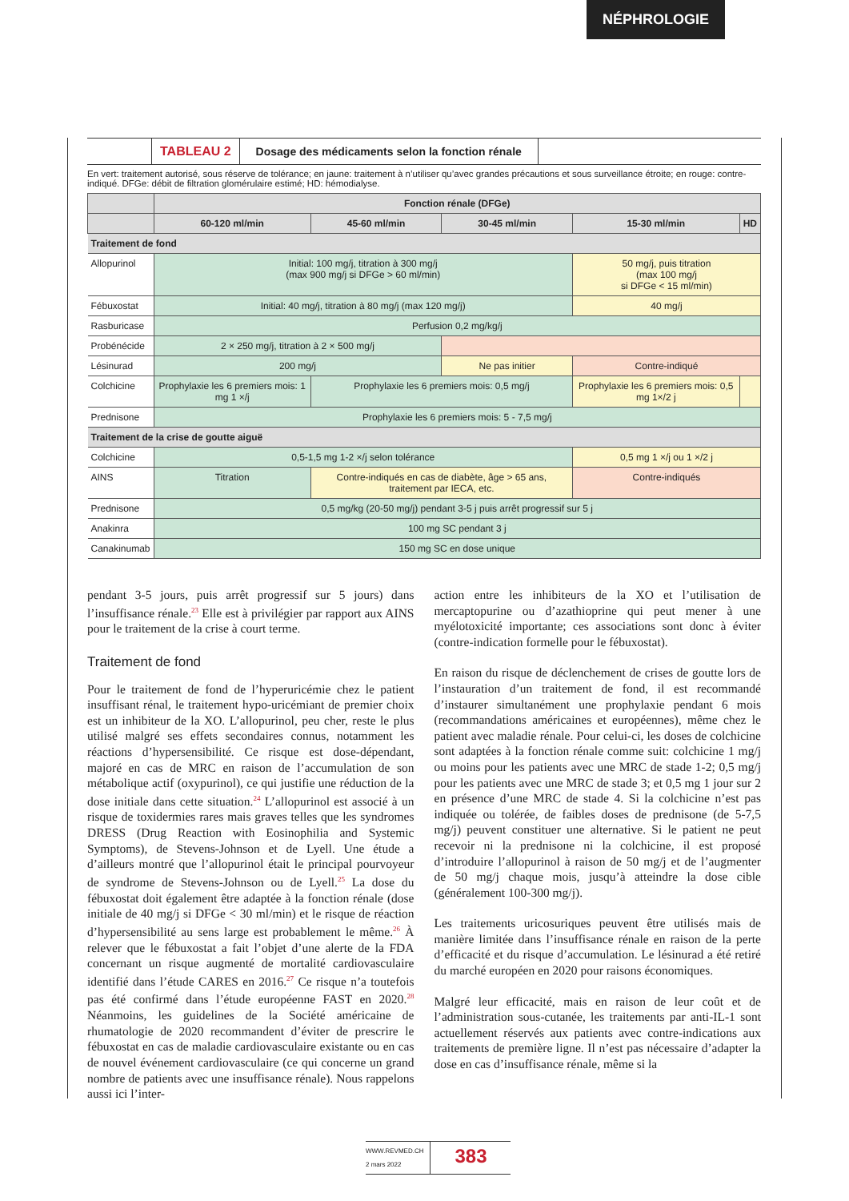NÉPHROLOGIE
TABLEAU 2 Dosage des médicaments selon la fonction rénale
En vert: traitement autorisé, sous réserve de tolérance; en jaune: traitement à n’utiliser qu’avec grandes précautions et sous surveillance étroite; en rouge: contre-indiqué. DFGe: débit de filtration glomérulaire estimé; HD: hémodialyse.
| | Fonction rénale (DFGe) | | | | |
| --- | --- | --- | --- | --- | --- |
| | 60-120 ml/min | 45-60 ml/min | 30-45 ml/min | 15-30 ml/min | HD |
| Traitement de fond | | | | | |
| Allopurinol | Initial: 100 mg/j, titration à 300 mg/j (max 900 mg/j si DFGe > 60 ml/min) | | | 50 mg/j, puis titration (max 100 mg/j si DFGe < 15 ml/min) | |
| Fébuxostat | Initial: 40 mg/j, titration à 80 mg/j (max 120 mg/j) | | | 40 mg/j | |
| Rasburicase | Perfusion 0,2 mg/kg/j | | | | |
| Probénécide | 2 × 250 mg/j, titration à 2 × 500 mg/j | | | | |
| Lésinurad | 200 mg/j | | Ne pas initier | Contre-indiqué | |
| Colchicine | Prophylaxie les 6 premiers mois: 1 mg 1 ×/j | Prophylaxie les 6 premiers mois: 0,5 mg/j | | Prophylaxie les 6 premiers mois: 0,5 mg 1×/2 j | |
| Prednisone | Prophylaxie les 6 premiers mois: 5 - 7,5 mg/j | | | | |
| Traitement de la crise de goutte aiguë | | | | | |
| Colchicine | 0,5-1,5 mg 1-2 ×/j selon tolérance | | | 0,5 mg 1 ×/j ou 1 ×/2 j | |
| AINS | Titration | Contre-indiqués en cas de diabète, âge > 65 ans, traitement par IECA, etc. | | Contre-indiqués | |
| Prednisone | 0,5 mg/kg (20-50 mg/j) pendant 3-5 j puis arrêt progressif sur 5 j | | | | |
| Anakinra | 100 mg SC pendant 3 j | | | | |
| Canakinumab | 150 mg SC en dose unique | | | | |
pendant 3-5 jours, puis arrêt progressif sur 5 jours) dans l’insuffisance rénale.<sup>23</sup> Elle est à privilégier par rapport aux AINS pour le traitement de la crise à court terme.
Traitement de fond
Pour le traitement de fond de l’hyperuricémie chez le patient insuffisant rénal, le traitement hypo-uricémiant de premier choix est un inhibiteur de la XO. L’allopurinol, peu cher, reste le plus utilisé malgré ses effets secondaires connus, notamment les réactions d’hypersensibilité. Ce risque est dose-dépendant, majoré en cas de MRC en raison de l’accumulation de son métabolique actif (oxypurinol), ce qui justifie une réduction de la dose initiale dans cette situation.<sup>24</sup> L’allopurinol est associé à un risque de toxidermies rares mais graves telles que les syndromes DRESS (Drug Reaction with Eosinophilia and Systemic Symptoms), de Stevens-Johnson et de Lyell. Une étude a d’ailleurs montré que l’allopurinol était le principal pourvoyeur de syndrome de Stevens-Johnson ou de Lyell.<sup>25</sup> La dose du fébuxostat doit également être adaptée à la fonction rénale (dose initiale de 40 mg/j si DFGe < 30 ml/min) et le risque de réaction d’hypersensibilité au sens large est probablement le même.<sup>26</sup> À relever que le fébuxostat a fait l’objet d’une alerte de la FDA concernant un risque augmenté de mortalité cardiovasculaire identifié dans l’étude CARES en 2016.<sup>27</sup> Ce risque n’a toutefois pas été confirmé dans l’étude européenne FAST en 2020.<sup>28</sup> Néanmoins, les guidelines de la Société américaine de rhumatologie de 2020 recommandent d’éviter de prescrire le fébuxostat en cas de maladie cardiovasculaire existante ou en cas de nouvel événement cardiovasculaire (ce qui concerne un grand nombre de patients avec une insuffisance rénale). Nous rappelons aussi ici l’inter-
action entre les inhibiteurs de la XO et l’utilisation de mercaptopurine ou d’azathioprine qui peut mener à une myélotoxicité importante; ces associations sont donc à éviter (contre-indication formelle pour le fébuxostat).
En raison du risque de déclenchement de crises de goutte lors de l’instauration d’un traitement de fond, il est recommandé d’instaurer simultanément une prophylaxie pendant 6 mois (recommandations américaines et européennes), même chez le patient avec maladie rénale. Pour celui-ci, les doses de colchicine sont adaptées à la fonction rénale comme suit: colchicine 1 mg/j ou moins pour les patients avec une MRC de stade 1-2; 0,5 mg/j pour les patients avec une MRC de stade 3; et 0,5 mg 1 jour sur 2 en présence d’une MRC de stade 4. Si la colchicine n’est pas indiquée ou tolérée, de faibles doses de prednisone (de 5-7,5 mg/j) peuvent constituer une alternative. Si le patient ne peut recevoir ni la prednisone ni la colchicine, il est proposé d’introduire l’allopurinol à raison de 50 mg/j et de l’augmenter de 50 mg/j chaque mois, jusqu’à atteindre la dose cible (généralement 100-300 mg/j).
Les traitements uricosuriques peuvent être utilisés mais de manière limitée dans l’insuffisance rénale en raison de la perte d’efficacité et du risque d’accumulation. Le lésinurad a été retiré du marché européen en 2020 pour raisons économiques.
Malgré leur efficacité, mais en raison de leur coût et de l’administration sous-cutanée, les traitements par anti-IL-1 sont actuellement réservés aux patients avec contre-indications aux traitements de première ligne. Il n’est pas nécessaire d’adapter la dose en cas d’insuffisance rénale, même si la
WWW.REVMED.CH
2 mars 2022
383